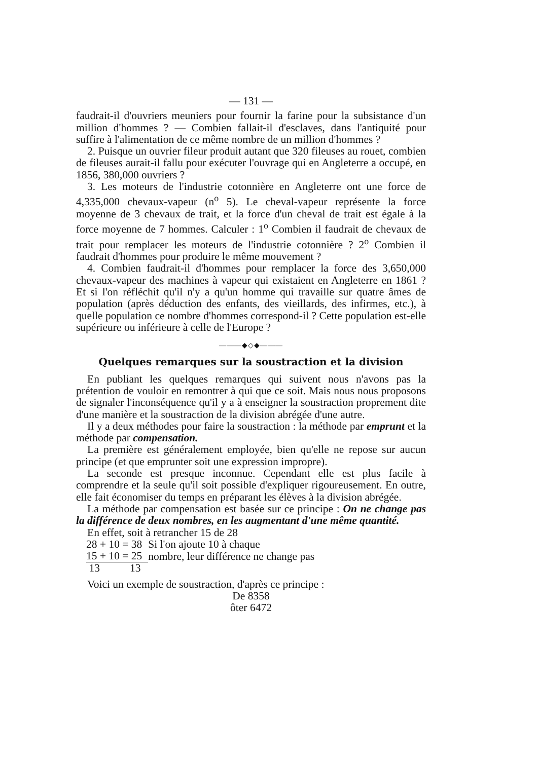— 131 —
faudrait-il d'ouvriers meuniers pour fournir la farine pour la subsistance d'un million d'hommes ? — Combien fallait-il d'esclaves, dans l'antiquité pour suffire à l'alimentation de ce même nombre de un million d'hommes ?
2. Puisque un ouvrier fileur produit autant que 320 fileuses au rouet, combien de fileuses aurait-il fallu pour exécuter l'ouvrage qui en Angleterre a occupé, en 1856, 380,000 ouvriers ?
3. Les moteurs de l'industrie cotonnière en Angleterre ont une force de 4,335,000 chevaux-vapeur (n<sup>o</sup> 5). Le cheval-vapeur représente la force moyenne de 3 chevaux de trait, et la force d'un cheval de trait est égale à la force moyenne de 7 hommes. Calculer : 1<sup>o</sup> Combien il faudrait de chevaux de trait pour remplacer les moteurs de l'industrie cotonnière ? 2<sup>o</sup> Combien il faudrait d'hommes pour produire le même mouvement ?
4. Combien faudrait-il d'hommes pour remplacer la force des 3,650,000 chevaux-vapeur des machines à vapeur qui existaient en Angleterre en 1861 ? Et si l'on réfléchit qu'il n'y a qu'un homme qui travaille sur quatre âmes de population (après déduction des enfants, des vieillards, des infirmes, etc.), à quelle population ce nombre d'hommes correspond-il ? Cette population est-elle supérieure ou inférieure à celle de l'Europe ?
———◆◇◆———
Quelques remarques sur la soustraction et la division
En publiant les quelques remarques qui suivent nous n'avons pas la prétention de vouloir en remontrer à qui que ce soit. Mais nous nous proposons de signaler l'inconséquence qu'il y a à enseigner la soustraction proprement dite d'une manière et la soustraction de la division abrégée d'une autre.
Il y a deux méthodes pour faire la soustraction : la méthode par emprunt et la méthode par compensation.
La première est généralement employée, bien qu'elle ne repose sur aucun principe (et que emprunter soit une expression impropre).
La seconde est presque inconnue. Cependant elle est plus facile à comprendre et la seule qu'il soit possible d'expliquer rigoureusement. En outre, elle fait économiser du temps en préparant les élèves à la division abrégée.
La méthode par compensation est basée sur ce principe : On ne change pas la différence de deux nombres, en les augmentant d'une même quantité.
En effet, soit à retrancher 15 de 28
| 28 + 10 = 38 | Si l'on ajoute 10 à chaque |
| 15 + 10 = 25 | nombre, leur différence ne change pas |
| 13 13 | |
Voici un exemple de soustraction, d'après ce principe :
De 8358
ôter 6472